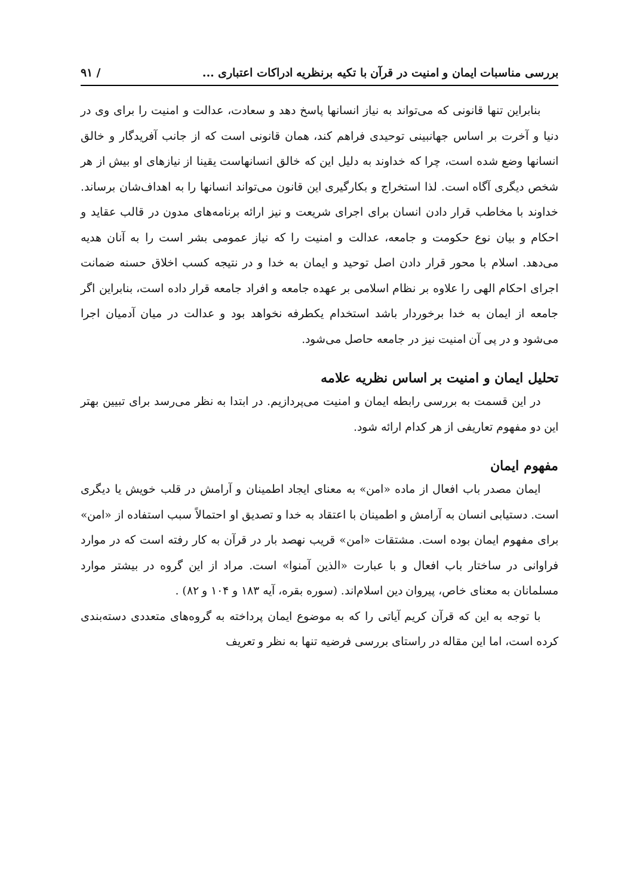بررسی مناسبات ایمان و امنیت در قرآن با تکیه برنظریه ادراکات اعتباری ... / ۹۱
بنابراین تنها قانونی که می‌تواند به نیاز انسانها پاسخ دهد و سعادت، عدالت و امنیت را برای وی در دنیا و آخرت بر اساس جهانبینی توحیدی فراهم کند، همان قانونی است که از جانب آفریدگار و خالق انسانها وضع شده است، چرا که خداوند به دلیل این که خالق انسانهاست یقینا از نیازهای او بیش از هر شخص دیگری آگاه است. لذا استخراج و بکارگیری این قانون می‌تواند انسانها را به اهداف‌شان برساند. خداوند با مخاطب قرار دادن انسان برای اجرای شریعت و نیز ارائه برنامه‌های مدون در قالب عقاید و احکام و بیان نوع حکومت و جامعه، عدالت و امنیت را که نیاز عمومی بشر است را به آنان هدیه می‌دهد. اسلام با محور قرار دادن اصل توحید و ایمان به خدا و در نتیجه کسب اخلاق حسنه ضمانت اجرای احکام الهی را علاوه بر نظام اسلامی بر عهده جامعه و افراد جامعه قرار داده است، بنابراین اگر جامعه از ایمان به خدا برخوردار باشد استخدام یکطرفه نخواهد بود و عدالت در میان آدمیان اجرا می‌شود و در پی آن امنیت نیز در جامعه حاصل می‌شود.
تحلیل ایمان و امنیت بر اساس نظریه علامه
در این قسمت به بررسی رابطه ایمان و امنیت می‌پردازیم. در ابتدا به نظر می‌رسد برای تبیین بهتر این دو مفهوم تعاریفی از هر کدام ارائه شود.
مفهوم ایمان
ایمان مصدر باب افعال از ماده «امن» به معنای ایجاد اطمینان و آرامش در قلب خویش یا دیگری است. دستیابی انسان به آرامش و اطمینان با اعتقاد به خدا و تصدیق او احتمالاً سبب استفاده از «امن» برای مفهوم ایمان بوده است. مشتقات «امن» قریب نهصد بار در قرآن به کار رفته است که در موارد فراوانی در ساختار باب افعال و با عبارت «الذین آمنوا» است. مراد از این گروه در بیشتر موارد مسلمانان به معنای خاص، پیروان دین اسلام‌اند. (سوره بقره، آیه ۱۸۳ و ۱۰۴ و ۸۲) .
با توجه به این که قرآن کریم آیاتی را که به موضوع ایمان پرداخته به گروه‌های متعددی دسته‌بندی کرده است، اما این مقاله در راستای بررسی فرضیه تنها به نظر و تعریف